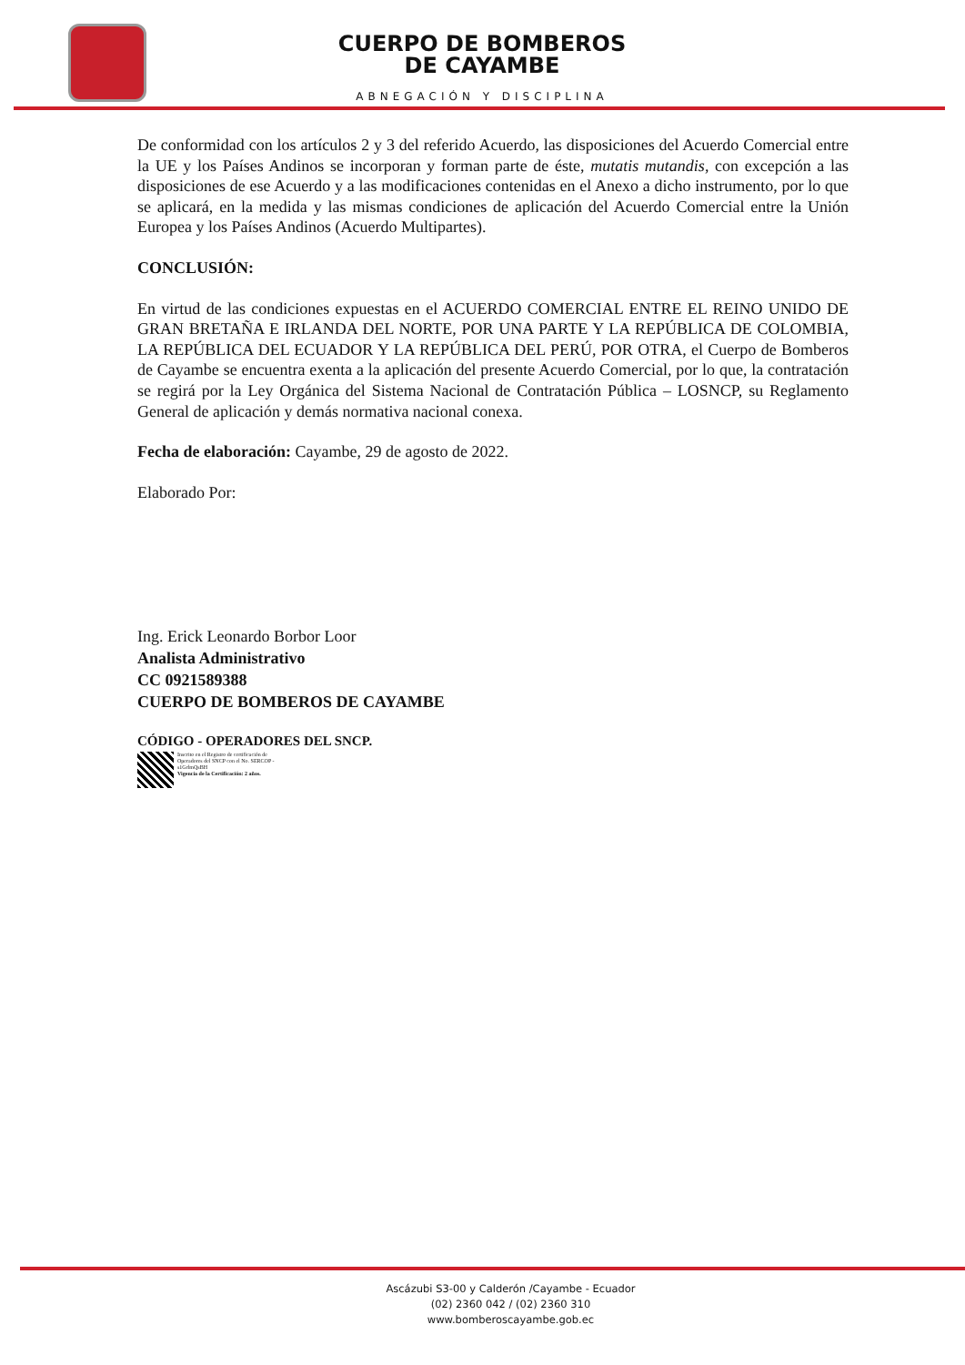CUERPO DE BOMBEROS
DE CAYAMBE
ABNEGACIÓN Y DISCIPLINA
De conformidad con los artículos 2 y 3 del referido Acuerdo, las disposiciones del Acuerdo Comercial entre la UE y los Países Andinos se incorporan y forman parte de éste, mutatis mutandis, con excepción a las disposiciones de ese Acuerdo y a las modificaciones contenidas en el Anexo a dicho instrumento, por lo que se aplicará, en la medida y las mismas condiciones de aplicación del Acuerdo Comercial entre la Unión Europea y los Países Andinos (Acuerdo Multipartes).
CONCLUSIÓN:
En virtud de las condiciones expuestas en el ACUERDO COMERCIAL ENTRE EL REINO UNIDO DE GRAN BRETAÑA E IRLANDA DEL NORTE, POR UNA PARTE Y LA REPÚBLICA DE COLOMBIA, LA REPÚBLICA DEL ECUADOR Y LA REPÚBLICA DEL PERÚ, POR OTRA, el Cuerpo de Bomberos de Cayambe se encuentra exenta a la aplicación del presente Acuerdo Comercial, por lo que, la contratación se regirá por la Ley Orgánica del Sistema Nacional de Contratación Pública – LOSNCP, su Reglamento General de aplicación y demás normativa nacional conexa.
Fecha de elaboración: Cayambe, 29 de agosto de 2022.
Elaborado Por:
Ing. Erick Leonardo Borbor Loor
Analista Administrativo
CC 0921589388
CUERPO DE BOMBEROS DE CAYAMBE
CÓDIGO - OPERADORES DEL SNCP.
Inscrito en el Registro de certificación de
Operadores del SNCP con el No. SERCOP -
s1GrlmQsBH
Vigencia de la Certificación: 2 años.
Ascázubi S3-00 y Calderón /Cayambe - Ecuador
(02) 2360 042 / (02) 2360 310
www.bomberoscayambe.gob.ec